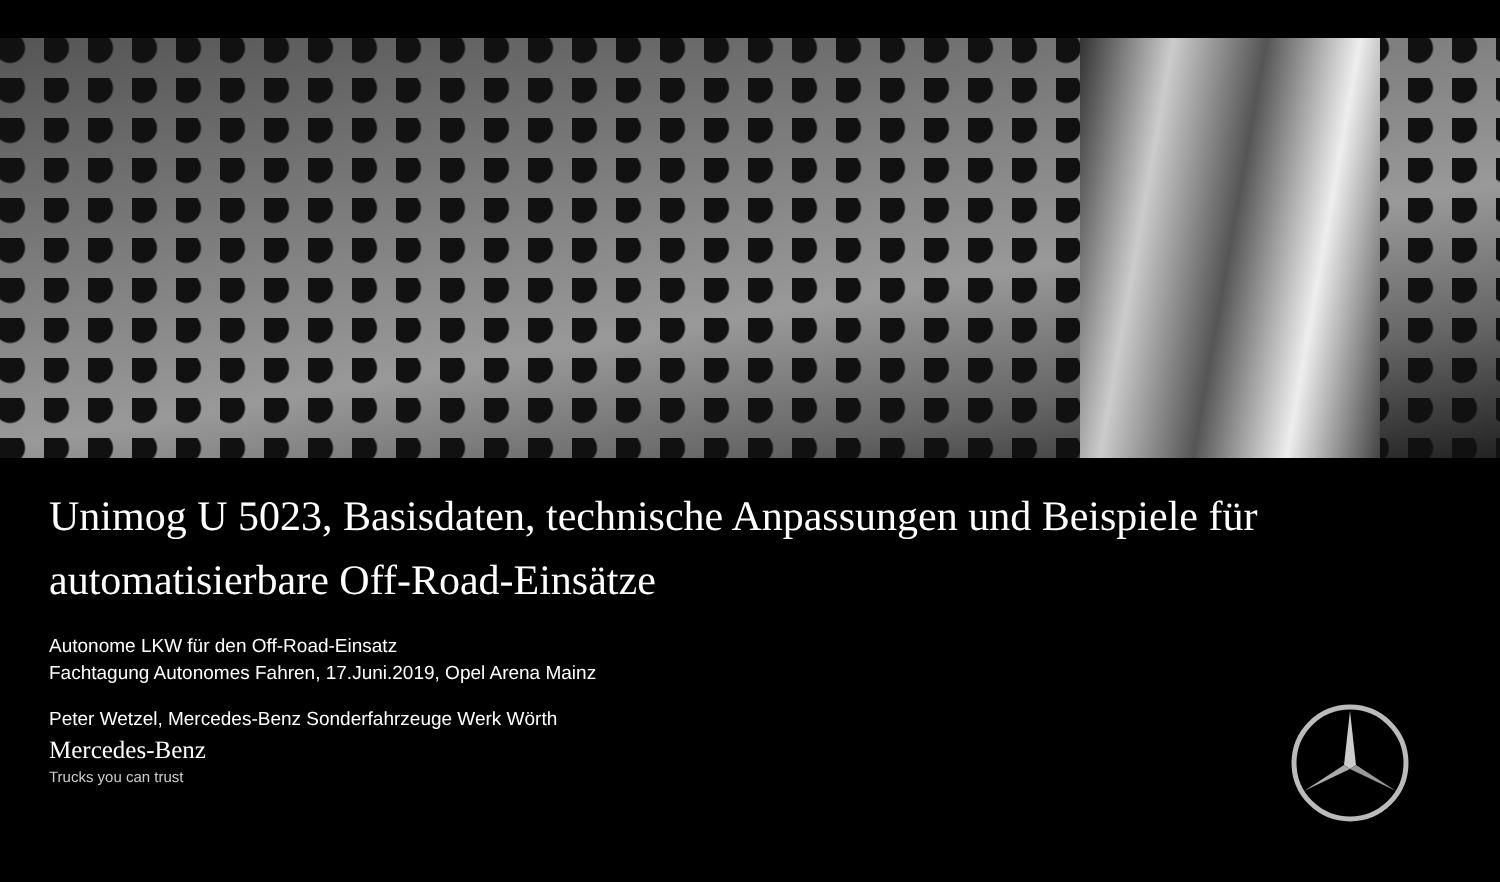Unimog U 5023, Basisdaten, technische Anpassungen und Beispiele für
automatisierbare Off-Road-Einsätze
Autonome LKW für den Off-Road-Einsatz
Fachtagung Autonomes Fahren, 17.Juni.2019, Opel Arena Mainz
Peter Wetzel, Mercedes-Benz Sonderfahrzeuge Werk Wörth
Mercedes-Benz
Trucks you can trust